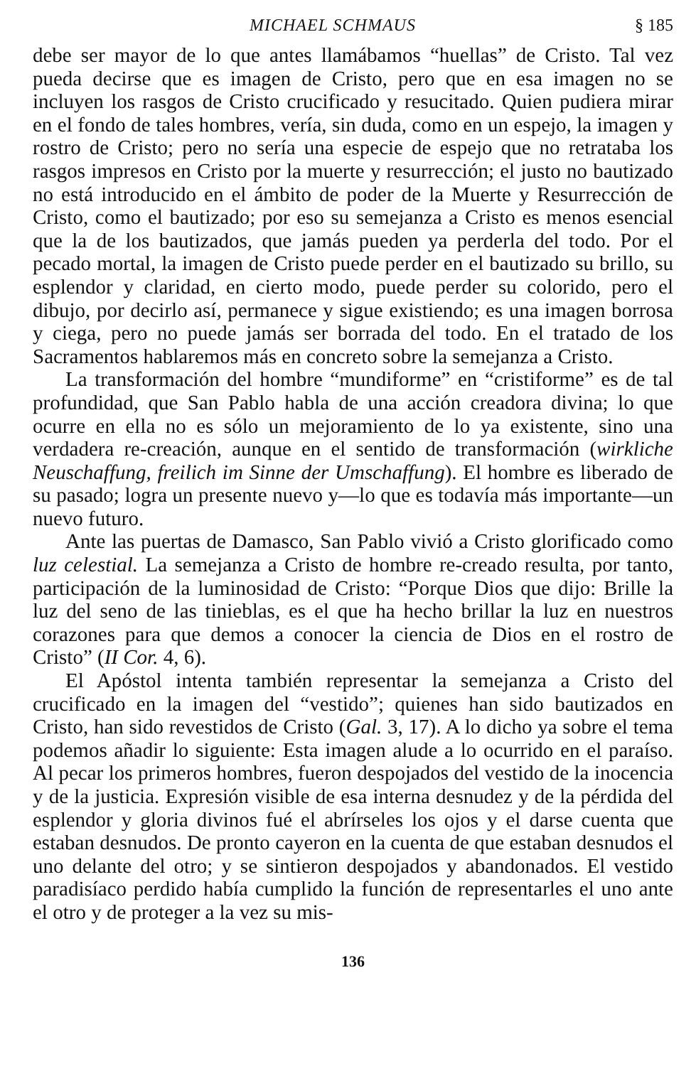MICHAEL SCHMAUS § 185
debe ser mayor de lo que antes llamábamos “huellas” de Cristo. Tal vez pueda decirse que es imagen de Cristo, pero que en esa imagen no se incluyen los rasgos de Cristo crucificado y resucitado. Quien pudiera mirar en el fondo de tales hombres, vería, sin duda, como en un espejo, la imagen y rostro de Cristo; pero no sería una especie de espejo que no retrataba los rasgos impresos en Cristo por la muerte y resurrección; el justo no bautizado no está introducido en el ámbito de poder de la Muerte y Resurrección de Cristo, como el bautizado; por eso su semejanza a Cristo es menos esencial que la de los bautizados, que jamás pueden ya perderla del todo. Por el pecado mortal, la imagen de Cristo puede perder en el bautizado su brillo, su esplendor y claridad, en cierto modo, puede perder su colorido, pero el dibujo, por decirlo así, permanece y sigue existiendo; es una imagen borrosa y ciega, pero no puede jamás ser borrada del todo. En el tratado de los Sacramentos hablaremos más en concreto sobre la semejanza a Cristo.
La transformación del hombre “mundiforme” en “cristiforme” es de tal profundidad, que San Pablo habla de una acción creadora divina; lo que ocurre en ella no es sólo un mejoramiento de lo ya existente, sino una verdadera re-creación, aunque en el sentido de transformación (wirkliche Neuschaffung, freilich im Sinne der Umschaffung). El hombre es liberado de su pasado; logra un presente nuevo y—lo que es todavía más importante—un nuevo futuro.
Ante las puertas de Damasco, San Pablo vivió a Cristo glorificado como luz celestial. La semejanza a Cristo de hombre re-creado resulta, por tanto, participación de la luminosidad de Cristo: “Porque Dios que dijo: Brille la luz del seno de las tinieblas, es el que ha hecho brillar la luz en nuestros corazones para que demos a conocer la ciencia de Dios en el rostro de Cristo” (II Cor. 4, 6).
El Apóstol intenta también representar la semejanza a Cristo del crucificado en la imagen del “vestido”; quienes han sido bautizados en Cristo, han sido revestidos de Cristo (Gal. 3, 17). A lo dicho ya sobre el tema podemos añadir lo siguiente: Esta imagen alude a lo ocurrido en el paraíso. Al pecar los primeros hombres, fueron despojados del vestido de la inocencia y de la justicia. Expresión visible de esa interna desnudez y de la pérdida del esplendor y gloria divinos fué el abrírseles los ojos y el darse cuenta que estaban desnudos. De pronto cayeron en la cuenta de que estaban desnudos el uno delante del otro; y se sintieron despojados y abandonados. El vestido paradisíaco perdido había cumplido la función de representarles el uno ante el otro y de proteger a la vez su mis-
136